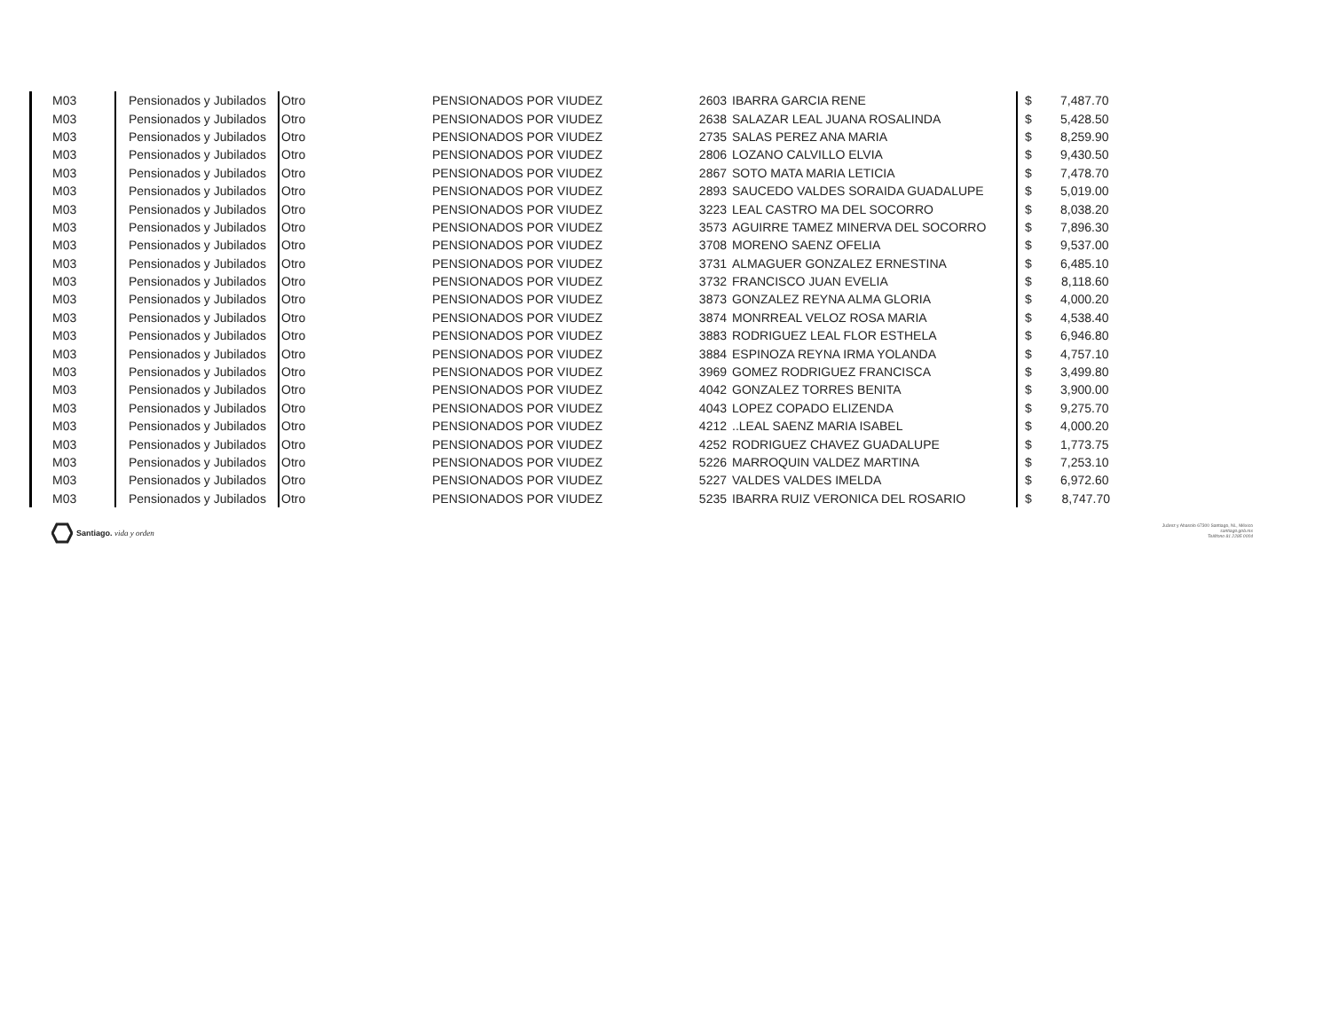| M03 | Pensionados y Jubilados | Otro | PENSIONADOS POR VIUDEZ | 2603 | IBARRA GARCIA RENE | $ | 7,487.70 |
| M03 | Pensionados y Jubilados | Otro | PENSIONADOS POR VIUDEZ | 2638 | SALAZAR LEAL JUANA ROSALINDA | $ | 5,428.50 |
| M03 | Pensionados y Jubilados | Otro | PENSIONADOS POR VIUDEZ | 2735 | SALAS PEREZ ANA MARIA | $ | 8,259.90 |
| M03 | Pensionados y Jubilados | Otro | PENSIONADOS POR VIUDEZ | 2806 | LOZANO CALVILLO ELVIA | $ | 9,430.50 |
| M03 | Pensionados y Jubilados | Otro | PENSIONADOS POR VIUDEZ | 2867 | SOTO MATA MARIA LETICIA | $ | 7,478.70 |
| M03 | Pensionados y Jubilados | Otro | PENSIONADOS POR VIUDEZ | 2893 | SAUCEDO VALDES SORAIDA GUADALUPE | $ | 5,019.00 |
| M03 | Pensionados y Jubilados | Otro | PENSIONADOS POR VIUDEZ | 3223 | LEAL CASTRO MA DEL SOCORRO | $ | 8,038.20 |
| M03 | Pensionados y Jubilados | Otro | PENSIONADOS POR VIUDEZ | 3573 | AGUIRRE TAMEZ MINERVA DEL SOCORRO | $ | 7,896.30 |
| M03 | Pensionados y Jubilados | Otro | PENSIONADOS POR VIUDEZ | 3708 | MORENO SAENZ OFELIA | $ | 9,537.00 |
| M03 | Pensionados y Jubilados | Otro | PENSIONADOS POR VIUDEZ | 3731 | ALMAGUER GONZALEZ ERNESTINA | $ | 6,485.10 |
| M03 | Pensionados y Jubilados | Otro | PENSIONADOS POR VIUDEZ | 3732 | FRANCISCO JUAN EVELIA | $ | 8,118.60 |
| M03 | Pensionados y Jubilados | Otro | PENSIONADOS POR VIUDEZ | 3873 | GONZALEZ REYNA ALMA GLORIA | $ | 4,000.20 |
| M03 | Pensionados y Jubilados | Otro | PENSIONADOS POR VIUDEZ | 3874 | MONRREAL VELOZ ROSA MARIA | $ | 4,538.40 |
| M03 | Pensionados y Jubilados | Otro | PENSIONADOS POR VIUDEZ | 3883 | RODRIGUEZ LEAL FLOR ESTHELA | $ | 6,946.80 |
| M03 | Pensionados y Jubilados | Otro | PENSIONADOS POR VIUDEZ | 3884 | ESPINOZA REYNA IRMA YOLANDA | $ | 4,757.10 |
| M03 | Pensionados y Jubilados | Otro | PENSIONADOS POR VIUDEZ | 3969 | GOMEZ RODRIGUEZ FRANCISCA | $ | 3,499.80 |
| M03 | Pensionados y Jubilados | Otro | PENSIONADOS POR VIUDEZ | 4042 | GONZALEZ TORRES BENITA | $ | 3,900.00 |
| M03 | Pensionados y Jubilados | Otro | PENSIONADOS POR VIUDEZ | 4043 | LOPEZ COPADO ELIZENDA | $ | 9,275.70 |
| M03 | Pensionados y Jubilados | Otro | PENSIONADOS POR VIUDEZ | 4212 | ..LEAL SAENZ MARIA ISABEL | $ | 4,000.20 |
| M03 | Pensionados y Jubilados | Otro | PENSIONADOS POR VIUDEZ | 4252 | RODRIGUEZ CHAVEZ GUADALUPE | $ | 1,773.75 |
| M03 | Pensionados y Jubilados | Otro | PENSIONADOS POR VIUDEZ | 5226 | MARROQUIN VALDEZ MARTINA | $ | 7,253.10 |
| M03 | Pensionados y Jubilados | Otro | PENSIONADOS POR VIUDEZ | 5227 | VALDES VALDES IMELDA | $ | 6,972.60 |
| M03 | Pensionados y Jubilados | Otro | PENSIONADOS POR VIUDEZ | 5235 | IBARRA RUIZ VERONICA DEL ROSARIO | $ | 8,747.70 |
Santiago. vida y orden
Juárez y Abasolo 67300 Santiago, NL, México
santiago.gob.mx
Teléfono 81 2285 0004